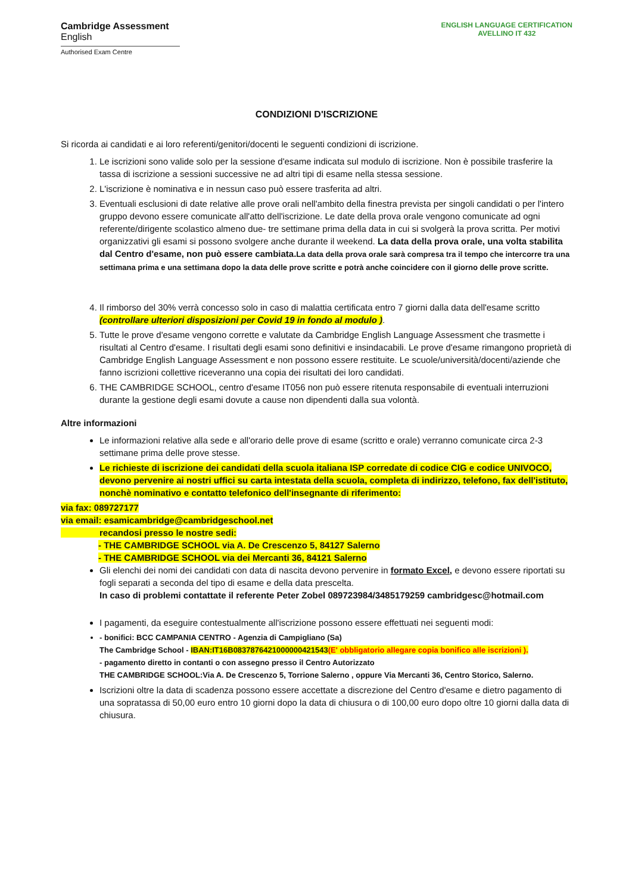Cambridge Assessment
English
Authorised Exam Centre
ENGLISH LANGUAGE CERTIFICATION
AVELLINO IT 432
CONDIZIONI D'ISCRIZIONE
Si ricorda ai candidati e ai loro referenti/genitori/docenti le seguenti condizioni di iscrizione.
1. Le iscrizioni sono valide solo per la sessione d'esame indicata sul modulo di iscrizione. Non è possibile trasferire la tassa di iscrizione a sessioni successive ne ad altri tipi di esame nella stessa sessione.
2. L'iscrizione è nominativa e in nessun caso può essere trasferita ad altri.
3. Eventuali esclusioni di date relative alle prove orali nell'ambito della finestra prevista per singoli candidati o per l'intero gruppo devono essere comunicate all'atto dell'iscrizione. Le date della prova orale vengono comunicate ad ogni referente/dirigente scolastico almeno due- tre settimane prima della data in cui si svolgerà la prova scritta. Per motivi organizzativi gli esami si possono svolgere anche durante il weekend. La data della prova orale, una volta stabilita dal Centro d'esame, non può essere cambiata. La data della prova orale sarà compresa tra il tempo che intercorre tra una settimana prima e una settimana dopo la data delle prove scritte e potrà anche coincidere con il giorno delle prove scritte.
4. Il rimborso del 30% verrà concesso solo in caso di malattia certificata entro 7 giorni dalla data dell'esame scritto (controllare ulteriori disposizioni per Covid 19 in fondo al modulo ).
5. Tutte le prove d'esame vengono corrette e valutate da Cambridge English Language Assessment che trasmette i risultati al Centro d'esame. I risultati degli esami sono definitivi e insindacabili. Le prove d'esame rimangono proprietà di Cambridge English Language Assessment e non possono essere restituite. Le scuole/università/docenti/aziende che fanno iscrizioni collettive riceveranno una copia dei risultati dei loro candidati.
6. THE CAMBRIDGE SCHOOL, centro d'esame IT056 non può essere ritenuta responsabile di eventuali interruzioni durante la gestione degli esami dovute a cause non dipendenti dalla sua volontà.
Altre informazioni
Le informazioni relative alla sede e all'orario delle prove di esame (scritto e orale) verranno comunicate circa 2-3 settimane prima delle prove stesse.
Le richieste di iscrizione dei candidati della scuola italiana ISP corredate di codice CIG e codice UNIVOCO, devono pervenire ai nostri uffici su carta intestata della scuola, completa di indirizzo, telefono, fax dell'istituto, nonchè nominativo e contatto telefonico dell'insegnante di riferimento:
via fax: 089727177
via email: esamicambridge@cambridgeschool.net
recandosi presso le nostre sedi:
- THE CAMBRIDGE SCHOOL via A. De Crescenzo 5, 84127 Salerno
- THE CAMBRIDGE SCHOOL via dei Mercanti 36, 84121 Salerno
Gli elenchi dei nomi dei candidati con data di nascita devono pervenire in formato Excel, e devono essere riportati su fogli separati a seconda del tipo di esame e della data prescelta.
In caso di problemi contattate il referente Peter Zobel 089723984/3485179259 cambridgesc@hotmail.com
I pagamenti, da eseguire contestualmente all'iscrizione possono essere effettuati nei seguenti modi:
- bonifici: BCC CAMPANIA CENTRO - Agenzia di Campigliano (Sa)
The Cambridge School - IBAN:IT16B0837876421000000421543(E' obbligatorio allegare copia bonifico alle iscrizioni ).
- pagamento diretto in contanti o con assegno presso il Centro Autorizzato
THE CAMBRIDGE SCHOOL:Via A. De Crescenzo 5, Torrione Salerno , oppure Via Mercanti 36, Centro Storico, Salerno.
Iscrizioni oltre la data di scadenza possono essere accettate a discrezione del Centro d'esame e dietro pagamento di una sopratassa di 50,00 euro entro 10 giorni dopo la data di chiusura o di 100,00 euro dopo oltre 10 giorni dalla data di chiusura.